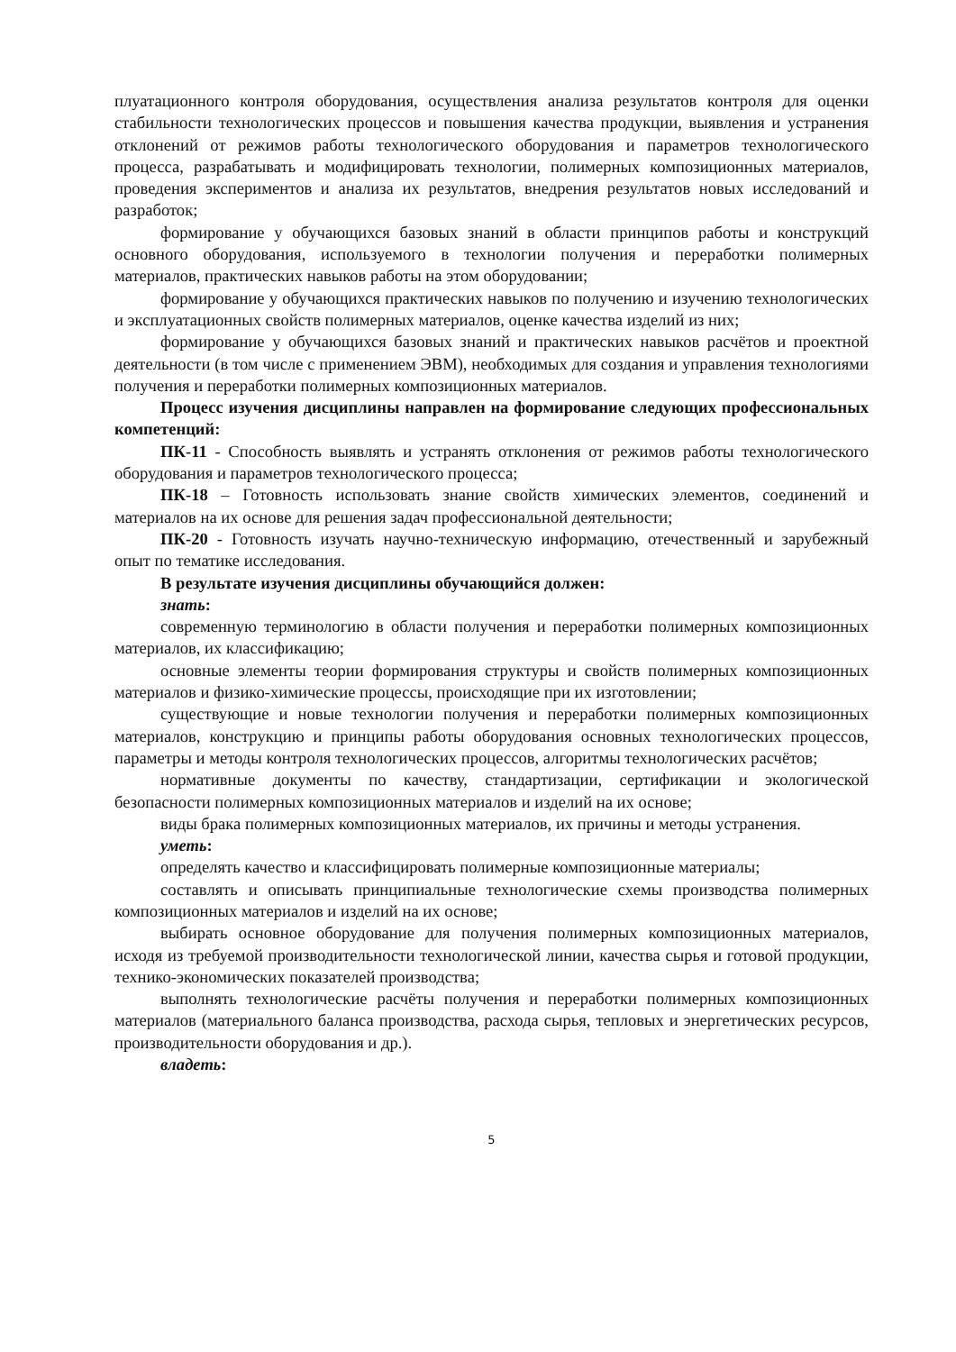плуатационного контроля оборудования, осуществления анализа результатов контроля для оценки стабильности технологических процессов и повышения качества продукции, выявления и устранения отклонений от режимов работы технологического оборудования и параметров технологического процесса, разрабатывать и модифицировать технологии, полимерных композиционных материалов, проведения экспериментов и анализа их результатов, внедрения результатов новых исследований и разработок;
формирование у обучающихся базовых знаний в области принципов работы и конструкций основного оборудования, используемого в технологии получения и переработки полимерных материалов, практических навыков работы на этом оборудовании;
формирование у обучающихся практических навыков по получению и изучению технологических и эксплуатационных свойств полимерных материалов, оценке качества изделий из них;
формирование у обучающихся базовых знаний и практических навыков расчётов и проектной деятельности (в том числе с применением ЭВМ), необходимых для создания и управления технологиями получения и переработки полимерных композиционных материалов.
Процесс изучения дисциплины направлен на формирование следующих профессиональных компетенций:
ПК-11 - Способность выявлять и устранять отклонения от режимов работы технологического оборудования и параметров технологического процесса;
ПК-18 – Готовность использовать знание свойств химических элементов, соединений и материалов на их основе для решения задач профессиональной деятельности;
ПК-20 - Готовность изучать научно-техническую информацию, отечественный и зарубежный опыт по тематике исследования.
В результате изучения дисциплины обучающийся должен:
знать:
современную терминологию в области получения и переработки полимерных композиционных материалов, их классификацию;
основные элементы теории формирования структуры и свойств полимерных композиционных материалов и физико-химические процессы, происходящие при их изготовлении;
существующие и новые технологии получения и переработки полимерных композиционных материалов, конструкцию и принципы работы оборудования основных технологических процессов, параметры и методы контроля технологических процессов, алгоритмы технологических расчётов;
нормативные документы по качеству, стандартизации, сертификации и экологической безопасности полимерных композиционных материалов и изделий на их основе;
виды брака полимерных композиционных материалов, их причины и методы устранения.
уметь:
определять качество и классифицировать полимерные композиционные материалы;
составлять и описывать принципиальные технологические схемы производства полимерных композиционных материалов и изделий на их основе;
выбирать основное оборудование для получения полимерных композиционных материалов, исходя из требуемой производительности технологической линии, качества сырья и готовой продукции, технико-экономических показателей производства;
выполнять технологические расчёты получения и переработки полимерных композиционных материалов (материального баланса производства, расхода сырья, тепловых и энергетических ресурсов, производительности оборудования и др.).
владеть:
5